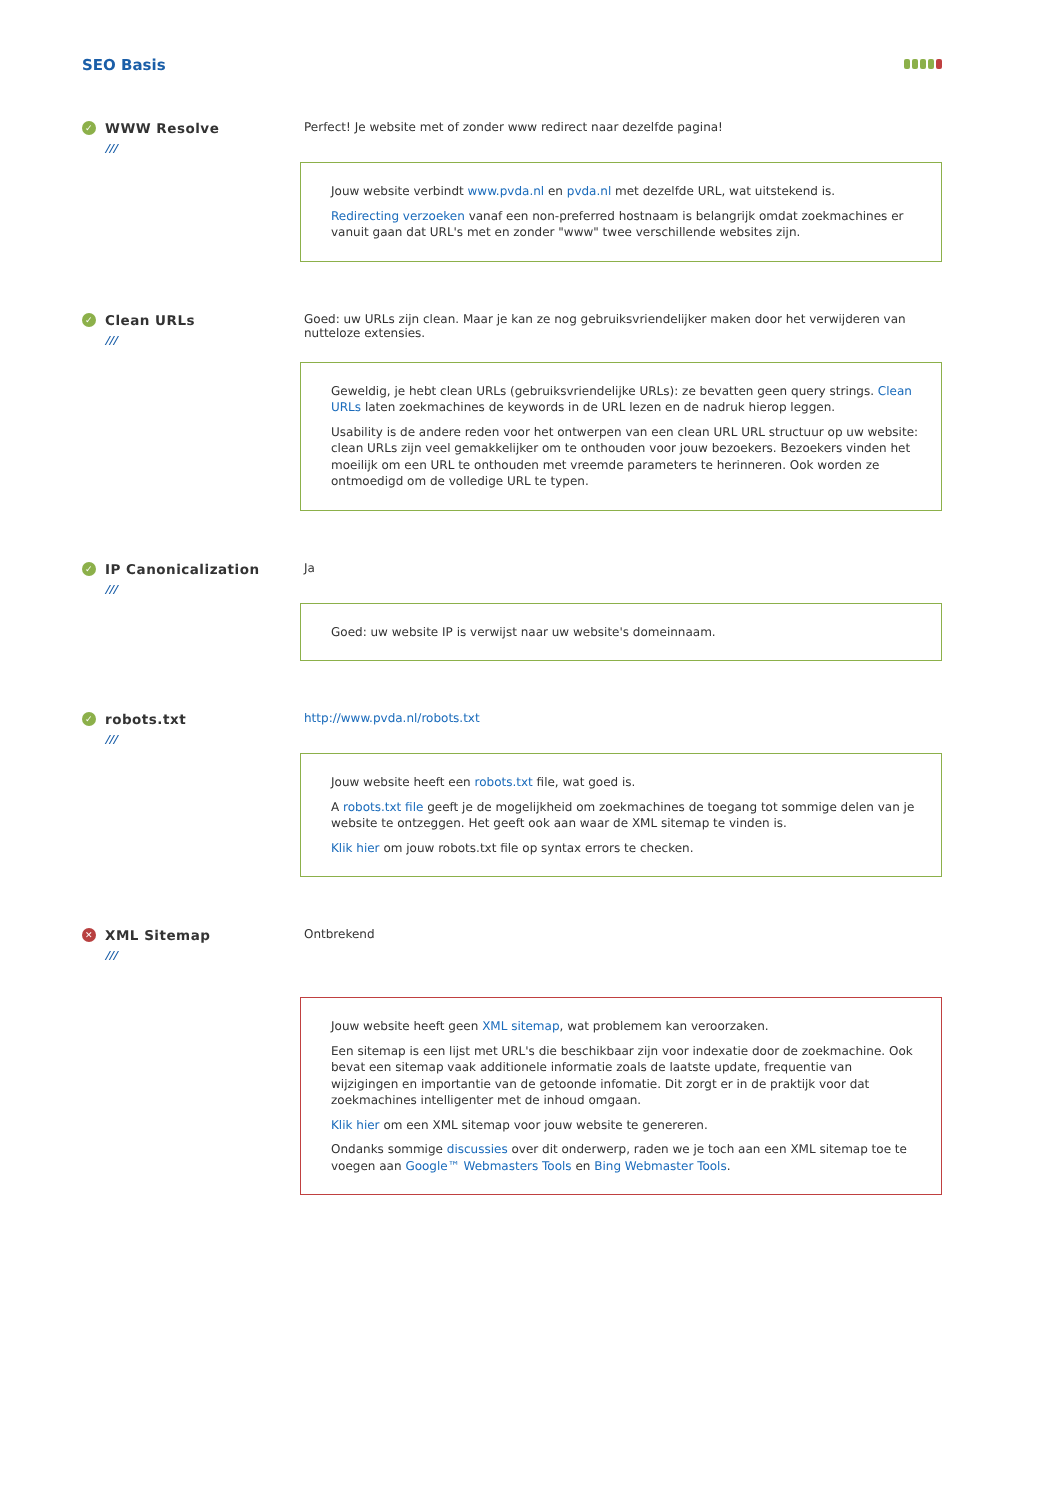SEO Basis
✓ WWW Resolve
///
Perfect! Je website met of zonder www redirect naar dezelfde pagina!
Jouw website verbindt www.pvda.nl en pvda.nl met dezelfde URL, wat uitstekend is.
Redirecting verzoeken vanaf een non-preferred hostnaam is belangrijk omdat zoekmachines er vanuit gaan dat URL's met en zonder "www" twee verschillende websites zijn.
✓ Clean URLs
///
Goed: uw URLs zijn clean. Maar je kan ze nog gebruiksvriendelijker maken door het verwijderen van nutteloze extensies.
Geweldig, je hebt clean URLs (gebruiksvriendelijke URLs): ze bevatten geen query strings. Clean URLs laten zoekmachines de keywords in de URL lezen en de nadruk hierop leggen.
Usability is de andere reden voor het ontwerpen van een clean URL URL structuur op uw website: clean URLs zijn veel gemakkelijker om te onthouden voor jouw bezoekers. Bezoekers vinden het moeilijk om een URL te onthouden met vreemde parameters te herinneren. Ook worden ze ontmoedigd om de volledige URL te typen.
✓ IP Canonicalization
///
Ja
Goed: uw website IP is verwijst naar uw website's domeinnaam.
✓ robots.txt
///
http://www.pvda.nl/robots.txt
Jouw website heeft een robots.txt file, wat goed is.
A robots.txt file geeft je de mogelijkheid om zoekmachines de toegang tot sommige delen van je website te ontzeggen. Het geeft ook aan waar de XML sitemap te vinden is.
Klik hier om jouw robots.txt file op syntax errors te checken.
✕ XML Sitemap
///
Ontbrekend
Jouw website heeft geen XML sitemap, wat problemem kan veroorzaken.
Een sitemap is een lijst met URL's die beschikbaar zijn voor indexatie door de zoekmachine. Ook bevat een sitemap vaak additionele informatie zoals de laatste update, frequentie van wijzigingen en importantie van de getoonde infomatie. Dit zorgt er in de praktijk voor dat zoekmachines intelligenter met de inhoud omgaan.
Klik hier om een XML sitemap voor jouw website te genereren.
Ondanks sommige discussies over dit onderwerp, raden we je toch aan een XML sitemap toe te voegen aan Google™ Webmasters Tools en Bing Webmaster Tools.